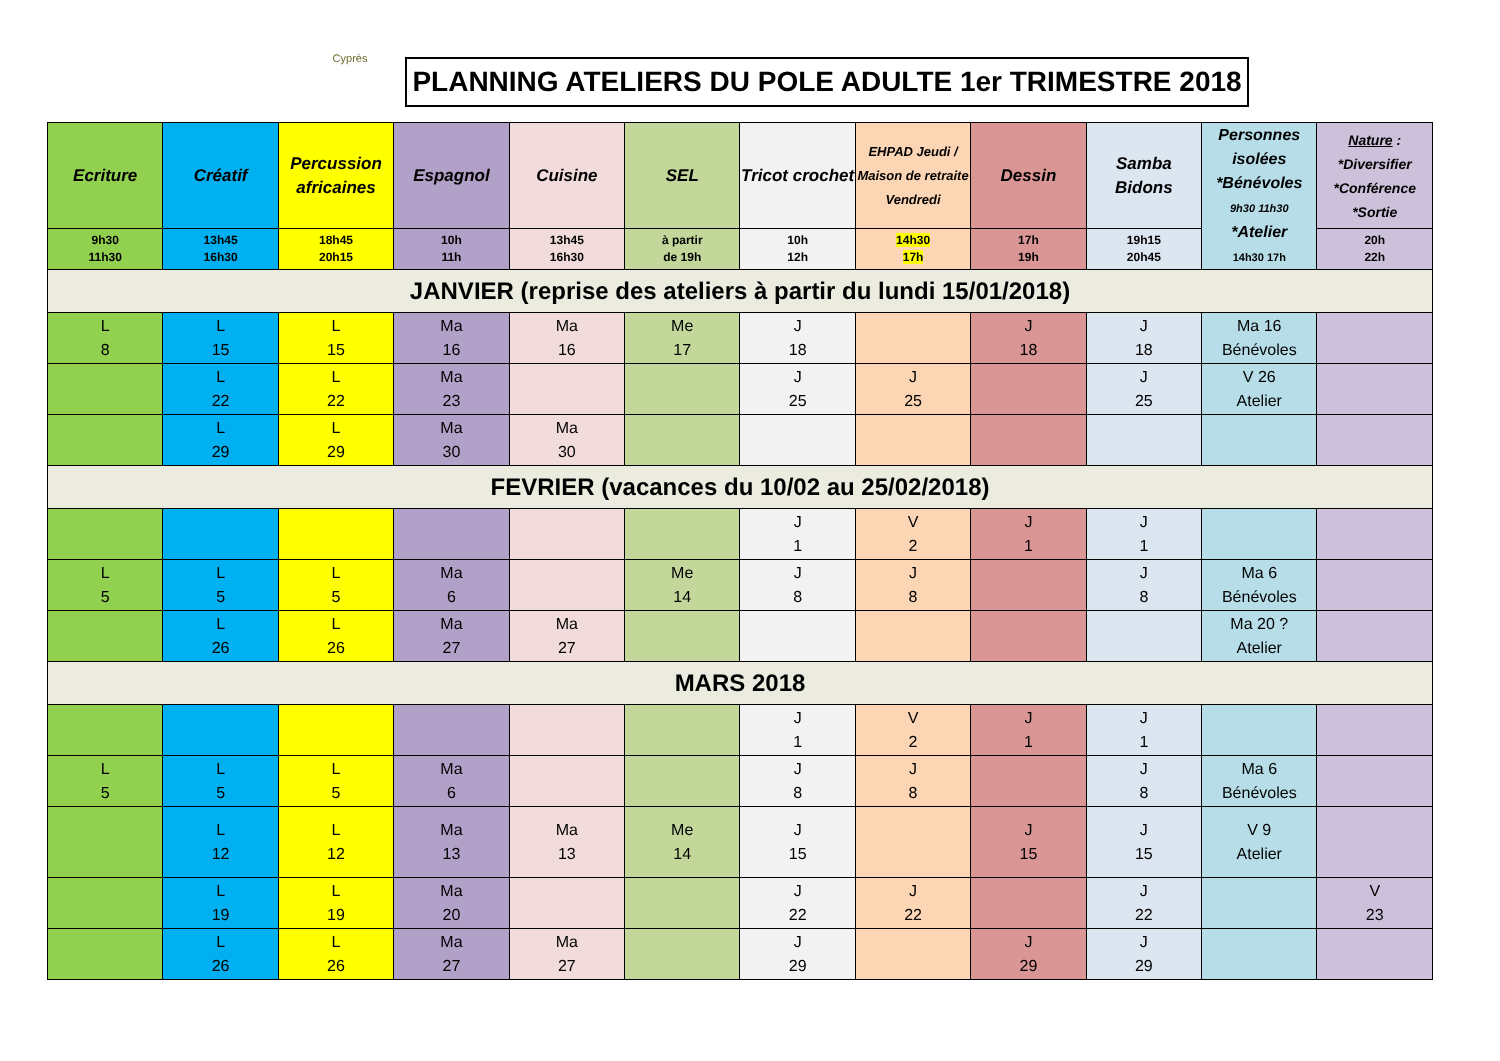Cyprès
PLANNING ATELIERS DU POLE ADULTE 1er TRIMESTRE 2018
| Ecriture | Créatif | Percussion africaines | Espagnol | Cuisine | SEL | Tricot crochet | EHPAD Jeudi / Maison de retraite Vendredi | Dessin | Samba Bidons | Personnes isolées *Bénévoles 9h30 11h30 *Atelier 14h30 17h | Nature : *Diversifier *Conférence *Sortie |
| --- | --- | --- | --- | --- | --- | --- | --- | --- | --- | --- | --- |
| 9h30 11h30 | 13h45 16h30 | 18h45 20h15 | 10h 11h | 13h45 16h30 | à partir de 19h | 10h 12h | 14h30 17h | 17h 19h | 19h15 20h45 | | 20h 22h |
| JANVIER (reprise des ateliers à partir du lundi 15/01/2018) | | | | | | | | | | | |
| L 8 | L 15 | L 15 | Ma 16 | Ma 16 | Me 17 | J 18 | | J 18 | J 18 | Ma 16 Bénévoles | |
| | L 22 | L 22 | Ma 23 | | | J 25 | J 25 | | J 25 | V 26 Atelier | |
| | L 29 | L 29 | Ma 30 | Ma 30 | | | | | | | |
| FEVRIER (vacances du 10/02 au 25/02/2018) | | | | | | | | | | | |
| | | | | | | J 1 | V 2 | J 1 | J 1 | | |
| L 5 | L 5 | L 5 | Ma 6 | | Me 14 | J 8 | J 8 | | J 8 | Ma 6 Bénévoles | |
| | L 26 | L 26 | Ma 27 | Ma 27 | | | | | | Ma 20 ? Atelier | |
| MARS 2018 | | | | | | | | | | | |
| | | | | | | J 1 | V 2 | J 1 | J 1 | | |
| L 5 | L 5 | L 5 | Ma 6 | | | J 8 | J 8 | | J 8 | Ma 6 Bénévoles | |
| | L 12 | L 12 | Ma 13 | Ma 13 | Me 14 | J 15 | | J 15 | J 15 | V 9 Atelier | |
| | L 19 | L 19 | Ma 20 | | | J 22 | J 22 | | J 22 | | V 23 |
| | L 26 | L 26 | Ma 27 | Ma 27 | | J 29 | | J 29 | J 29 | | |